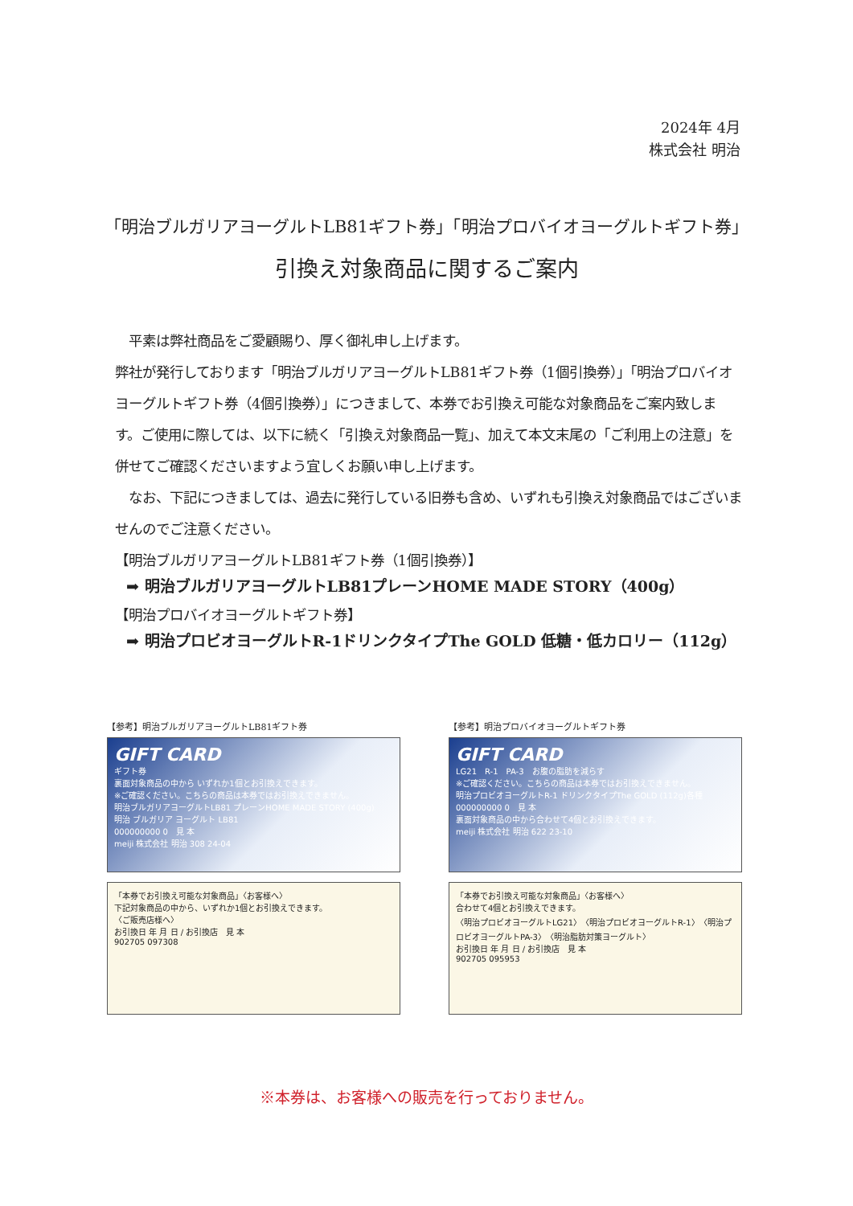2024年 4月
株式会社 明治
「明治ブルガリアヨーグルトLB81ギフト券」「明治プロバイオヨーグルトギフト券」
引換え対象商品に関するご案内
　平素は弊社商品をご愛顧賜り、厚く御礼申し上げます。
弊社が発行しております「明治ブルガリアヨーグルトLB81ギフト券（1個引換券）」「明治プロバイオヨーグルトギフト券（4個引換券）」につきまして、本券でお引換え可能な対象商品をご案内致します。ご使用に際しては、以下に続く「引換え対象商品一覧」、加えて本文末尾の「ご利用上の注意」を併せてご確認くださいますよう宜しくお願い申し上げます。
　なお、下記につきましては、過去に発行している旧券も含め、いずれも引換え対象商品ではございませんのでご注意ください。
【明治ブルガリアヨーグルトLB81ギフト券（1個引換券）】
➡ 明治ブルガリアヨーグルトLB81プレーンHOME MADE STORY（400g）
【明治プロバイオヨーグルトギフト券】
➡ 明治プロビオヨーグルトR-1ドリンクタイプThe GOLD 低糖・低カロリー（112g）
【参考】明治ブルガリアヨーグルトLB81ギフト券
GIFT CARD
ギフト券
裏面対象商品の中から いずれか1個とお引換えできます。
※ご確認ください。こちらの商品は本券ではお引換えできません。
明治ブルガリアヨーグルトLB81 プレーンHOME MADE STORY (400g)
明治 ブルガリア ヨーグルト LB81
000000000 0　見 本
meiji 株式会社 明治 308 24-04
「本券でお引換え可能な対象商品」〈お客様へ〉
下記対象商品の中から、いずれか1個とお引換えできます。
〈ご販売店様へ〉
お引換日 年 月 日 / お引換店　見 本
902705 097308
【参考】明治プロバイオヨーグルトギフト券
GIFT CARD
LG21　R-1　PA-3　お腹の脂肪を減らす
※ご確認ください。こちらの商品は本券ではお引換えできません。
明治プロビオヨーグルトR-1 ドリンクタイプThe GOLD (112g)各種
000000000 0　見 本
裏面対象商品の中から合わせて4個とお引換えできます。
meiji 株式会社 明治 622 23-10
「本券でお引換え可能な対象商品」〈お客様へ〉
合わせて4個とお引換えできます。
〈明治プロビオヨーグルトLG21〉〈明治プロビオヨーグルトR-1〉〈明治プロビオヨーグルトPA-3〉〈明治脂肪対策ヨーグルト〉
お引換日 年 月 日 / お引換店　見 本
902705 095953
※本券は、お客様への販売を行っておりません。